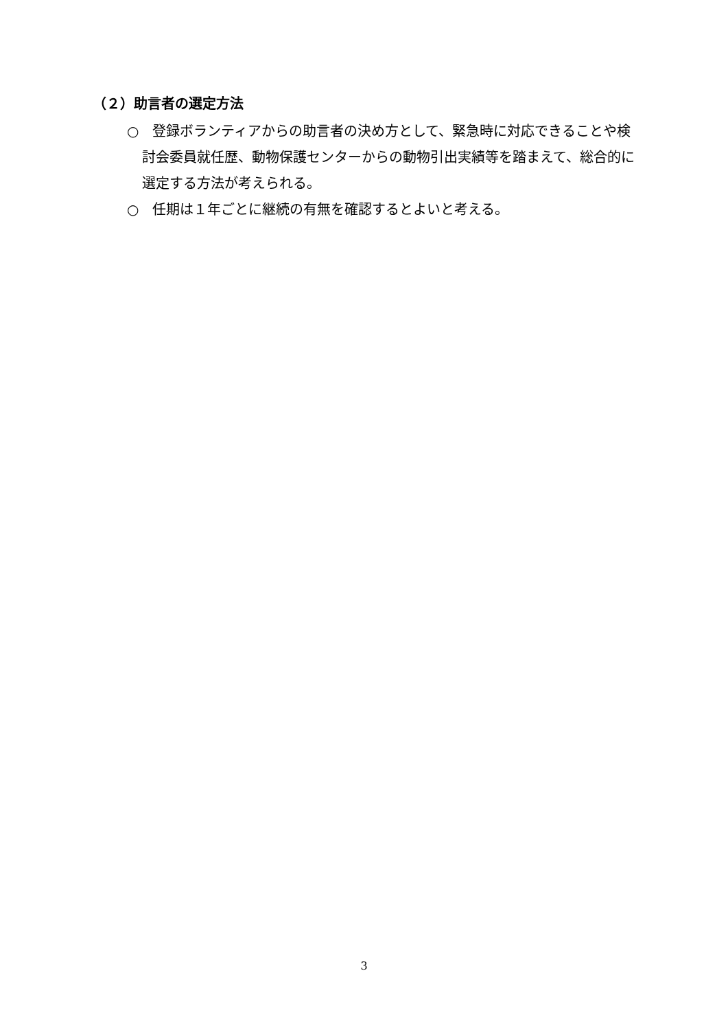（２）助言者の選定方法
○　登録ボランティアからの助言者の決め方として、緊急時に対応できることや検討会委員就任歴、動物保護センターからの動物引出実績等を踏まえて、総合的に選定する方法が考えられる。
○　任期は１年ごとに継続の有無を確認するとよいと考える。
3